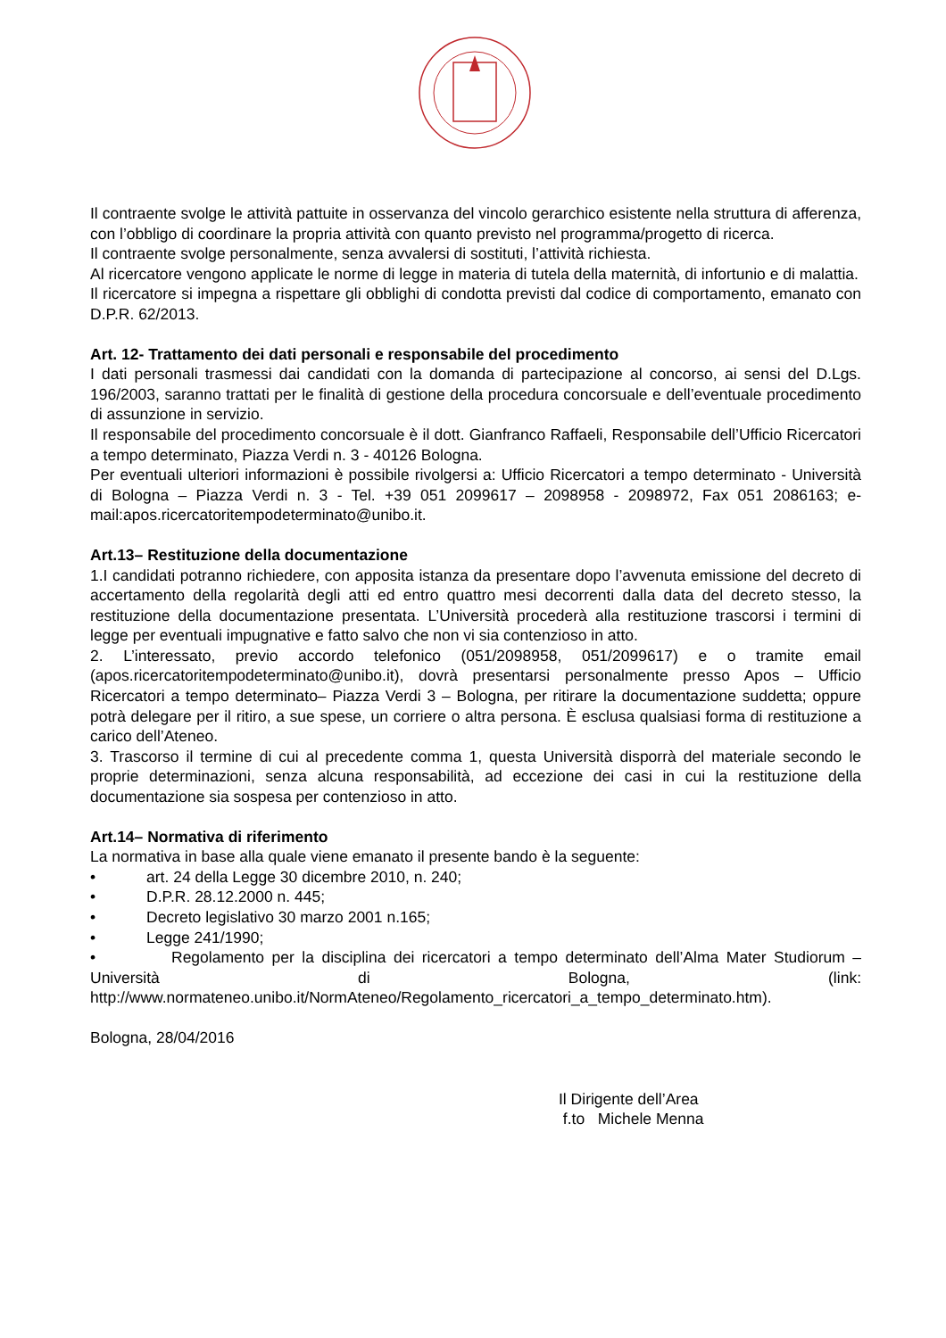Il contraente svolge le attività pattuite in osservanza del vincolo gerarchico esistente nella struttura di afferenza, con l’obbligo di coordinare la propria attività con quanto previsto nel programma/progetto di ricerca.
Il contraente svolge personalmente, senza avvalersi di sostituti, l’attività richiesta.
Al ricercatore vengono applicate le norme di legge in materia di tutela della maternità, di infortunio e di malattia.
Il ricercatore si impegna a rispettare gli obblighi di condotta previsti dal codice di comportamento, emanato con D.P.R. 62/2013.
Art. 12- Trattamento dei dati personali e responsabile del procedimento
I dati personali trasmessi dai candidati con la domanda di partecipazione al concorso, ai sensi del D.Lgs. 196/2003, saranno trattati per le finalità di gestione della procedura concorsuale e dell’eventuale procedimento di assunzione in servizio.
Il responsabile del procedimento concorsuale è il dott. Gianfranco Raffaeli, Responsabile dell’Ufficio Ricercatori a tempo determinato, Piazza Verdi n. 3 - 40126 Bologna.
Per eventuali ulteriori informazioni è possibile rivolgersi a: Ufficio Ricercatori a tempo determinato - Università di Bologna – Piazza Verdi n. 3 - Tel. +39 051 2099617 – 2098958 - 2098972, Fax 051 2086163; e-mail:apos.ricercatoritempodeterminato@unibo.it.
Art.13– Restituzione della documentazione
1.I candidati potranno richiedere, con apposita istanza da presentare dopo l’avvenuta emissione del decreto di accertamento della regolarità degli atti ed entro quattro mesi decorrenti dalla data del decreto stesso, la restituzione della documentazione presentata. L’Università procederà alla restituzione trascorsi i termini di legge per eventuali impugnative e fatto salvo che non vi sia contenzioso in atto.
2. L’interessato, previo accordo telefonico (051/2098958, 051/2099617) e o tramite email (apos.ricercatoritempodeterminato@unibo.it), dovrà presentarsi personalmente presso Apos – Ufficio Ricercatori a tempo determinato– Piazza Verdi 3 – Bologna, per ritirare la documentazione suddetta; oppure potrà delegare per il ritiro, a sue spese, un corriere o altra persona. È esclusa qualsiasi forma di restituzione a carico dell’Ateneo.
3. Trascorso il termine di cui al precedente comma 1, questa Università disporrà del materiale secondo le proprie determinazioni, senza alcuna responsabilità, ad eccezione dei casi in cui la restituzione della documentazione sia sospesa per contenzioso in atto.
Art.14– Normativa di riferimento
La normativa in base alla quale viene emanato il presente bando è la seguente:
• art. 24 della Legge 30 dicembre 2010, n. 240;
• D.P.R. 28.12.2000 n. 445;
• Decreto legislativo 30 marzo 2001 n.165;
• Legge 241/1990;
• Regolamento per la disciplina dei ricercatori a tempo determinato dell’Alma Mater Studiorum – Università di Bologna, (link: http://www.normateneo.unibo.it/NormAteneo/Regolamento_ricercatori_a_tempo_determinato.htm).
Bologna, 28/04/2016
Il Dirigente dell’Area
f.to Michele Menna